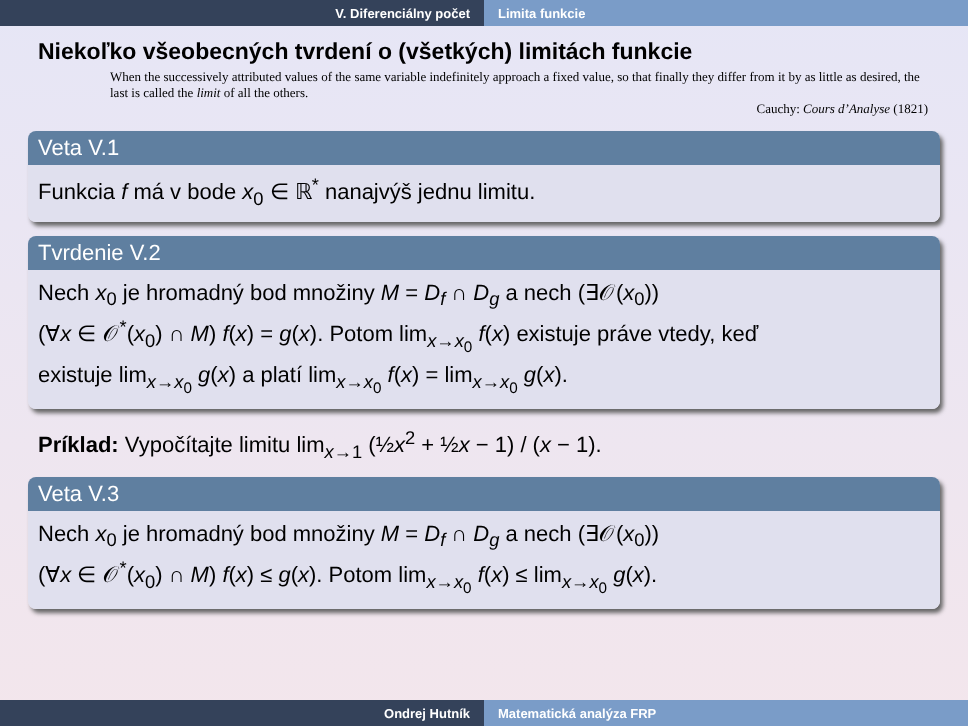V. Diferenciálny počet Limita funkcie
Niekoľko všeobecných tvrdení o (všetkých) limitách funkcie
When the successively attributed values of the same variable indefinitely approach a fixed value, so that finally they differ from it by as little as desired, the last is called the limit of all the others.
Cauchy: Cours d’Analyse (1821)
Veta V.1
Funkcia f má v bode x<sub>0</sub> ∈ ℝ<sup>*</sup> nanajvýš jednu limitu.
Tvrdenie V.2
Nech x<sub>0</sub> je hromadný bod množiny M = D<sub>f</sub> ∩ D<sub>g</sub> a nech (∃𝒪(x<sub>0</sub>))
(∀x ∈ 𝒪<sup>*</sup>(x<sub>0</sub>) ∩ M) f(x) = g(x). Potom lim<sub>x→x<sub>0</sub></sub> f(x) existuje práve vtedy, keď
existuje lim<sub>x→x<sub>0</sub></sub> g(x) a platí lim<sub>x→x<sub>0</sub></sub> f(x) = lim<sub>x→x<sub>0</sub></sub> g(x).
Príklad: Vypočítajte limitu lim<sub>x→1</sub> (½x<sup>2</sup> + ½x − 1) / (x − 1).
Veta V.3
Nech x<sub>0</sub> je hromadný bod množiny M = D<sub>f</sub> ∩ D<sub>g</sub> a nech (∃𝒪(x<sub>0</sub>))
(∀x ∈ 𝒪<sup>*</sup>(x<sub>0</sub>) ∩ M) f(x) ≤ g(x). Potom lim<sub>x→x<sub>0</sub></sub> f(x) ≤ lim<sub>x→x<sub>0</sub></sub> g(x).
Ondrej Hutník Matematická analýza FRP